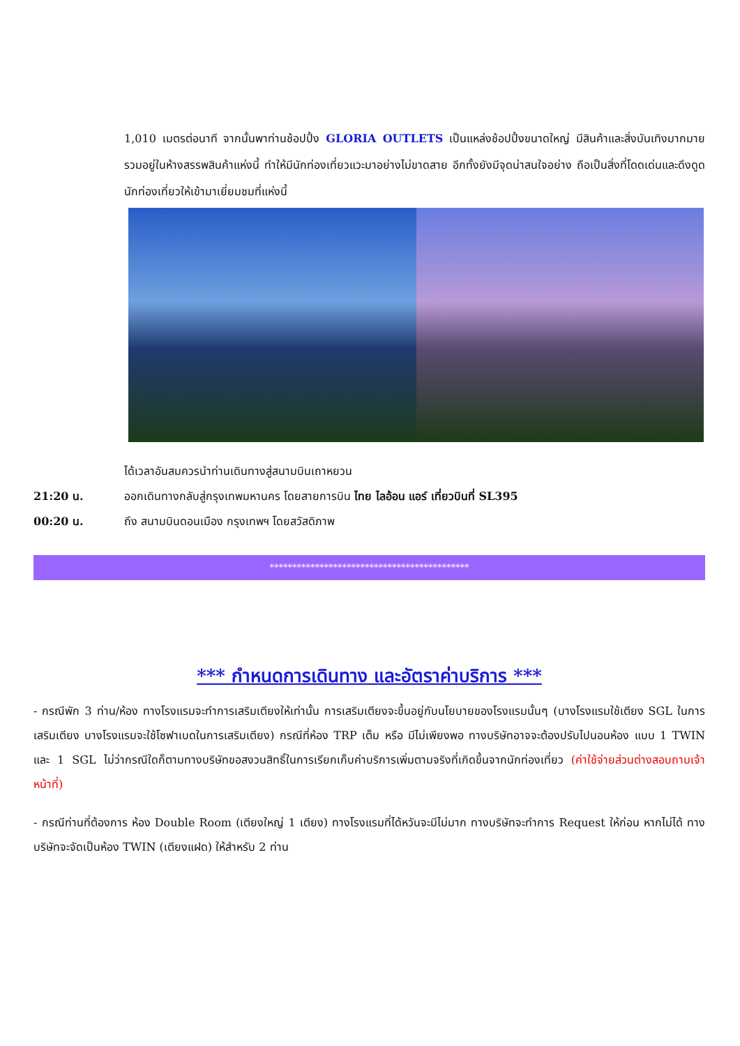1,010 เมตรต่อนาที จากนั้นพาท่านช้อปปิ้ง GLORIA OUTLETS เป็นแหล่งช้อปปิ้งขนาดใหญ่ มีสินค้าและสิ่งบันเทิงมากมายรวมอยู่ในห้างสรรพสินค้าแห่งนี้ ทำให้มีนักท่องเที่ยวแวะมาอย่างไม่ขาดสาย อีกทั้งยังมีจุดน่าสนใจอย่าง ถือเป็นสิ่งที่โดดเด่นและดึงดูดนักท่องเที่ยวให้เข้ามาเยี่ยมชมที่แห่งนี้
ได้เวลาอันสมควรนำท่านเดินทางสู่สนามบินเถาหยวน
21:20 น. ออกเดินทางกลับสู่กรุงเทพมหานคร โดยสายการบิน ไทย ไลอ้อน แอร์ เที่ยวบินที่ SL395
00:20 น. ถึง สนามบินดอนเมือง กรุงเทพฯ โดยสวัสดิภาพ
********************************************
*** กำหนดการเดินทาง และอัตราค่าบริการ ***
- กรณีพัก 3 ท่าน/ห้อง ทางโรงแรมจะทำการเสริมเตียงให้เท่านั้น การเสริมเตียงจะขึ้นอยู่กับนโยบายของโรงแรมนั้นๆ (บางโรงแรมใช้เตียง SGL ในการเสริมเตียง บางโรงแรมจะใช้โซฟาเบดในการเสริมเตียง) กรณีที่ห้อง TRP เต็ม หรือ มีไม่เพียงพอ ทางบริษัทอาจจะต้องปรับไปนอนห้อง แบบ 1 TWIN และ 1 SGL ไม่ว่ากรณีใดก็ตามทางบริษัทขอสงวนสิทธิ์ในการเรียกเก็บค่าบริการเพิ่มตามจริงที่เกิดขึ้นจากนักท่องเที่ยว (ค่าใช้จ่ายส่วนต่างสอบถามเจ้าหน้าที่)
- กรณีท่านที่ต้องการ ห้อง Double Room (เตียงใหญ่ 1 เตียง) ทางโรงแรมที่ได้หวันจะมีไม่มาก ทางบริษัทจะทำการ Request ให้ก่อน หากไม่ได้ ทางบริษัทจะจัดเป็นห้อง TWIN (เตียงแฝด) ให้สำหรับ 2 ท่าน